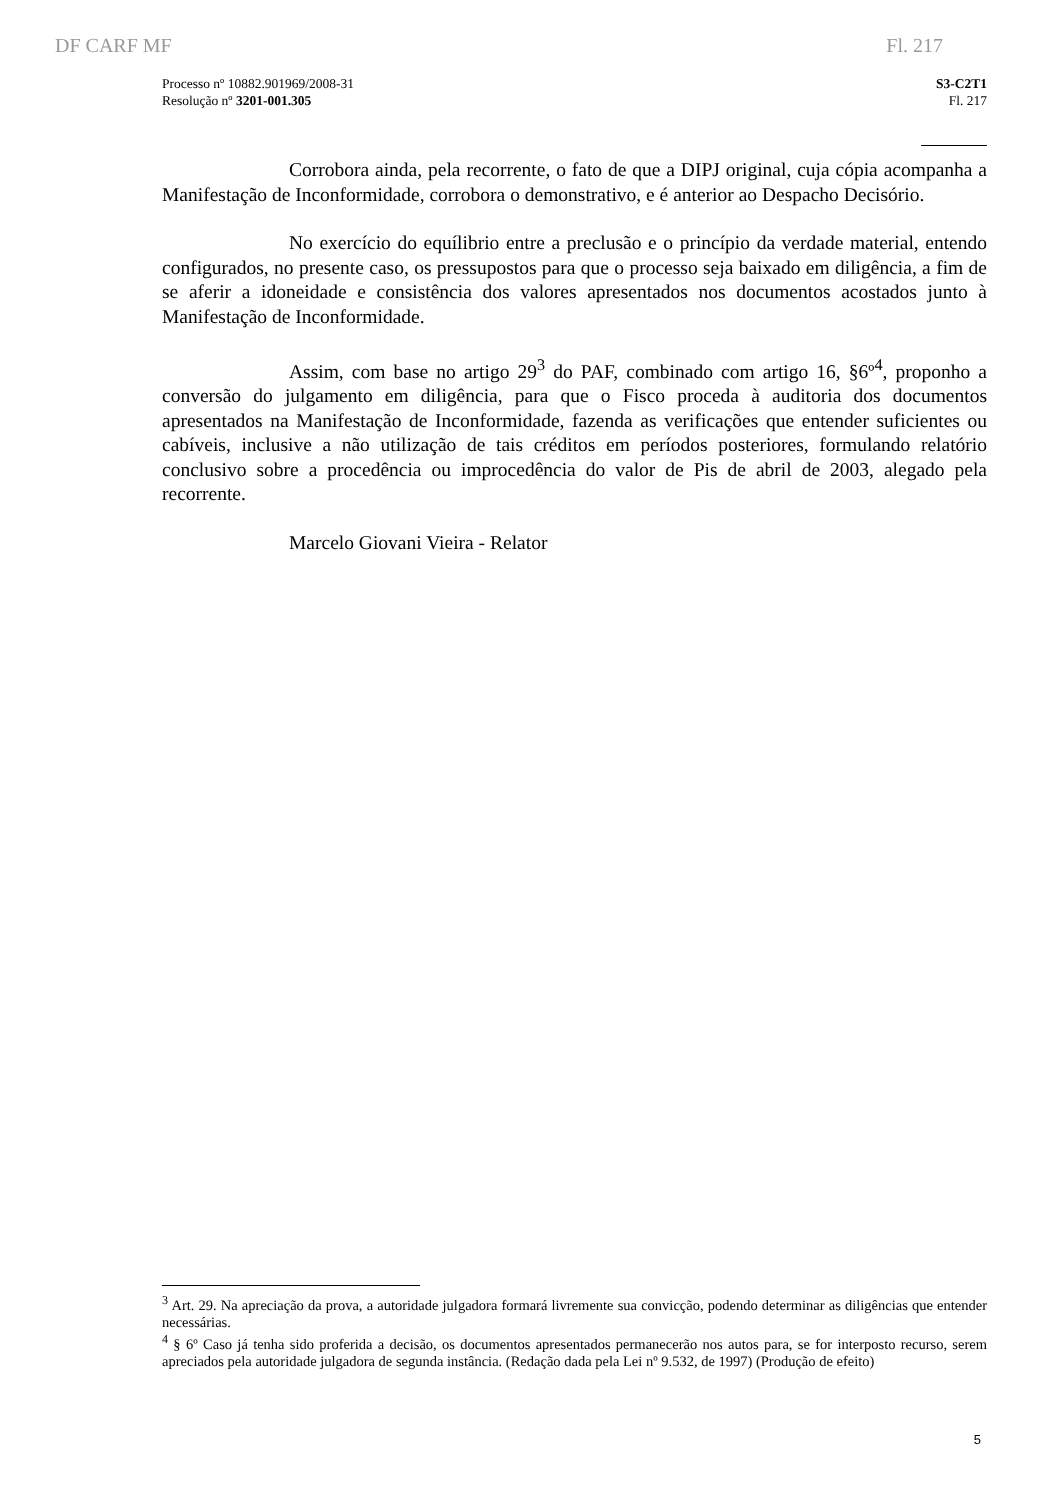DF CARF MF Fl. 217
Processo nº 10882.901969/2008-31
Resolução nº 3201-001.305
S3-C2T1
Fl. 217
Corrobora ainda, pela recorrente, o fato de que a DIPJ original, cuja cópia acompanha a Manifestação de Inconformidade, corrobora o demonstrativo, e é anterior ao Despacho Decisório.
No exercício do equílibrio entre a preclusão e o princípio da verdade material, entendo configurados, no presente caso, os pressupostos para que o processo seja baixado em diligência, a fim de se aferir a idoneidade e consistência dos valores apresentados nos documentos acostados junto à Manifestação de Inconformidade.
Assim, com base no artigo 29<sup>3</sup> do PAF, combinado com artigo 16, §6º<sup>4</sup>, proponho a conversão do julgamento em diligência, para que o Fisco proceda à auditoria dos documentos apresentados na Manifestação de Inconformidade, fazenda as verificações que entender suficientes ou cabíveis, inclusive a não utilização de tais créditos em períodos posteriores, formulando relatório conclusivo sobre a procedência ou improcedência do valor de Pis de abril de 2003, alegado pela recorrente.
Marcelo Giovani Vieira - Relator
<sup>3</sup> Art. 29. Na apreciação da prova, a autoridade julgadora formará livremente sua convicção, podendo determinar as diligências que entender necessárias.
<sup>4</sup> § 6º Caso já tenha sido proferida a decisão, os documentos apresentados permanecerão nos autos para, se for interposto recurso, serem apreciados pela autoridade julgadora de segunda instância. (Redação dada pela Lei nº 9.532, de 1997) (Produção de efeito)
5